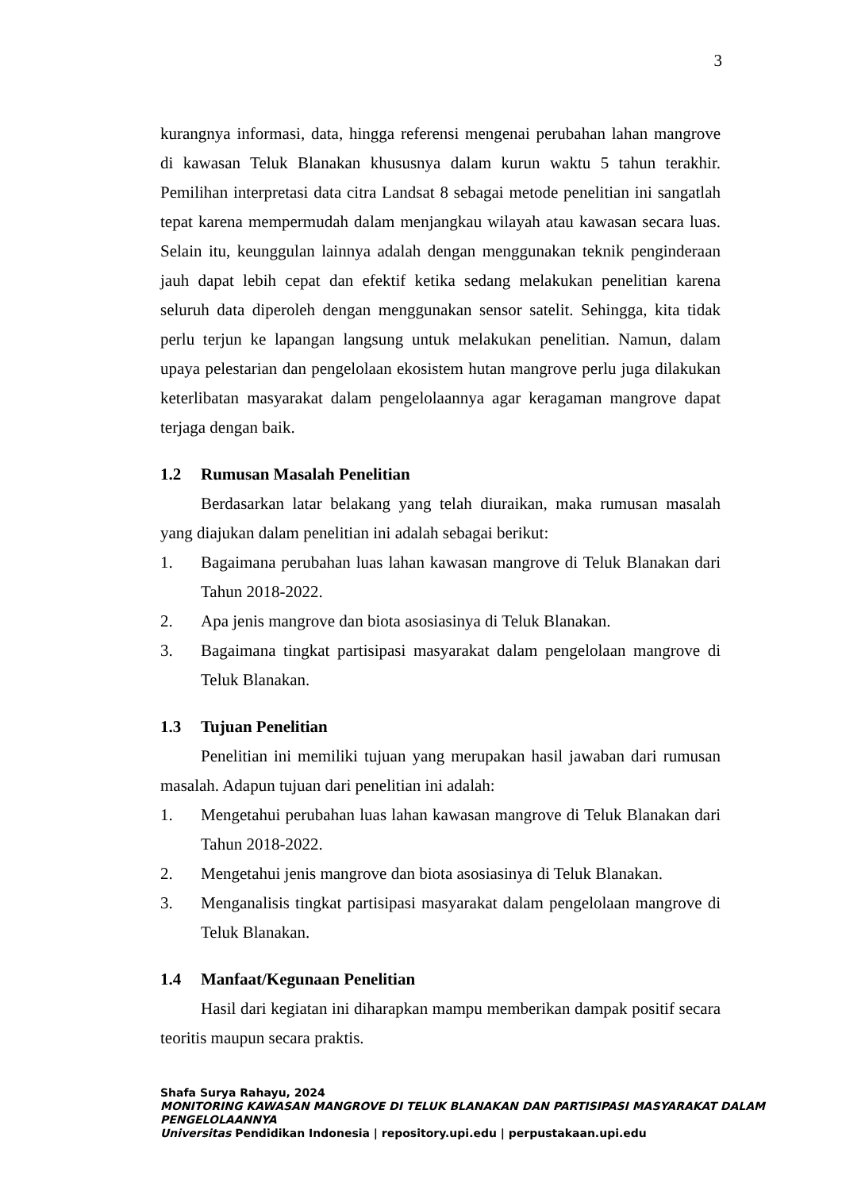3
kurangnya informasi, data, hingga referensi mengenai perubahan lahan mangrove di kawasan Teluk Blanakan khususnya dalam kurun waktu 5 tahun terakhir. Pemilihan interpretasi data citra Landsat 8 sebagai metode penelitian ini sangatlah tepat karena mempermudah dalam menjangkau wilayah atau kawasan secara luas. Selain itu, keunggulan lainnya adalah dengan menggunakan teknik penginderaan jauh dapat lebih cepat dan efektif ketika sedang melakukan penelitian karena seluruh data diperoleh dengan menggunakan sensor satelit. Sehingga, kita tidak perlu terjun ke lapangan langsung untuk melakukan penelitian. Namun, dalam upaya pelestarian dan pengelolaan ekosistem hutan mangrove perlu juga dilakukan keterlibatan masyarakat dalam pengelolaannya agar keragaman mangrove dapat terjaga dengan baik.
1.2 Rumusan Masalah Penelitian
Berdasarkan latar belakang yang telah diuraikan, maka rumusan masalah yang diajukan dalam penelitian ini adalah sebagai berikut:
1. Bagaimana perubahan luas lahan kawasan mangrove di Teluk Blanakan dari Tahun 2018-2022.
2. Apa jenis mangrove dan biota asosiasinya di Teluk Blanakan.
3. Bagaimana tingkat partisipasi masyarakat dalam pengelolaan mangrove di Teluk Blanakan.
1.3 Tujuan Penelitian
Penelitian ini memiliki tujuan yang merupakan hasil jawaban dari rumusan masalah. Adapun tujuan dari penelitian ini adalah:
1. Mengetahui perubahan luas lahan kawasan mangrove di Teluk Blanakan dari Tahun 2018-2022.
2. Mengetahui jenis mangrove dan biota asosiasinya di Teluk Blanakan.
3. Menganalisis tingkat partisipasi masyarakat dalam pengelolaan mangrove di Teluk Blanakan.
1.4 Manfaat/Kegunaan Penelitian
Hasil dari kegiatan ini diharapkan mampu memberikan dampak positif secara teoritis maupun secara praktis.
Shafa Surya Rahayu, 2024
MONITORING KAWASAN MANGROVE DI TELUK BLANAKAN DAN PARTISIPASI MASYARAKAT DALAM PENGELOLAANNYA
Universitas Pendidikan Indonesia | repository.upi.edu | perpustakaan.upi.edu